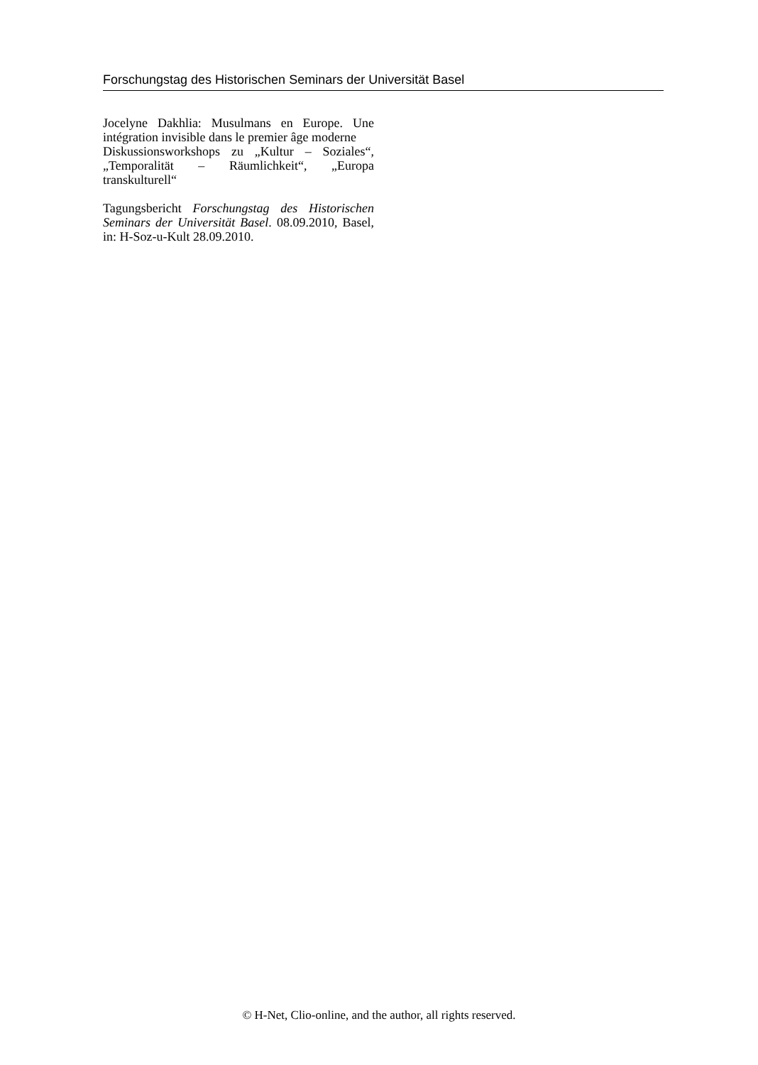Forschungstag des Historischen Seminars der Universität Basel
Jocelyne Dakhlia: Musulmans en Europe. Une intégration invisible dans le premier âge moderne
Diskussionsworkshops zu „Kultur – Soziales“, „Temporalität – Räumlichkeit“, „Europa transkulturell“
Tagungsbericht Forschungstag des Historischen Seminars der Universität Basel. 08.09.2010, Basel, in: H-Soz-u-Kult 28.09.2010.
© H-Net, Clio-online, and the author, all rights reserved.